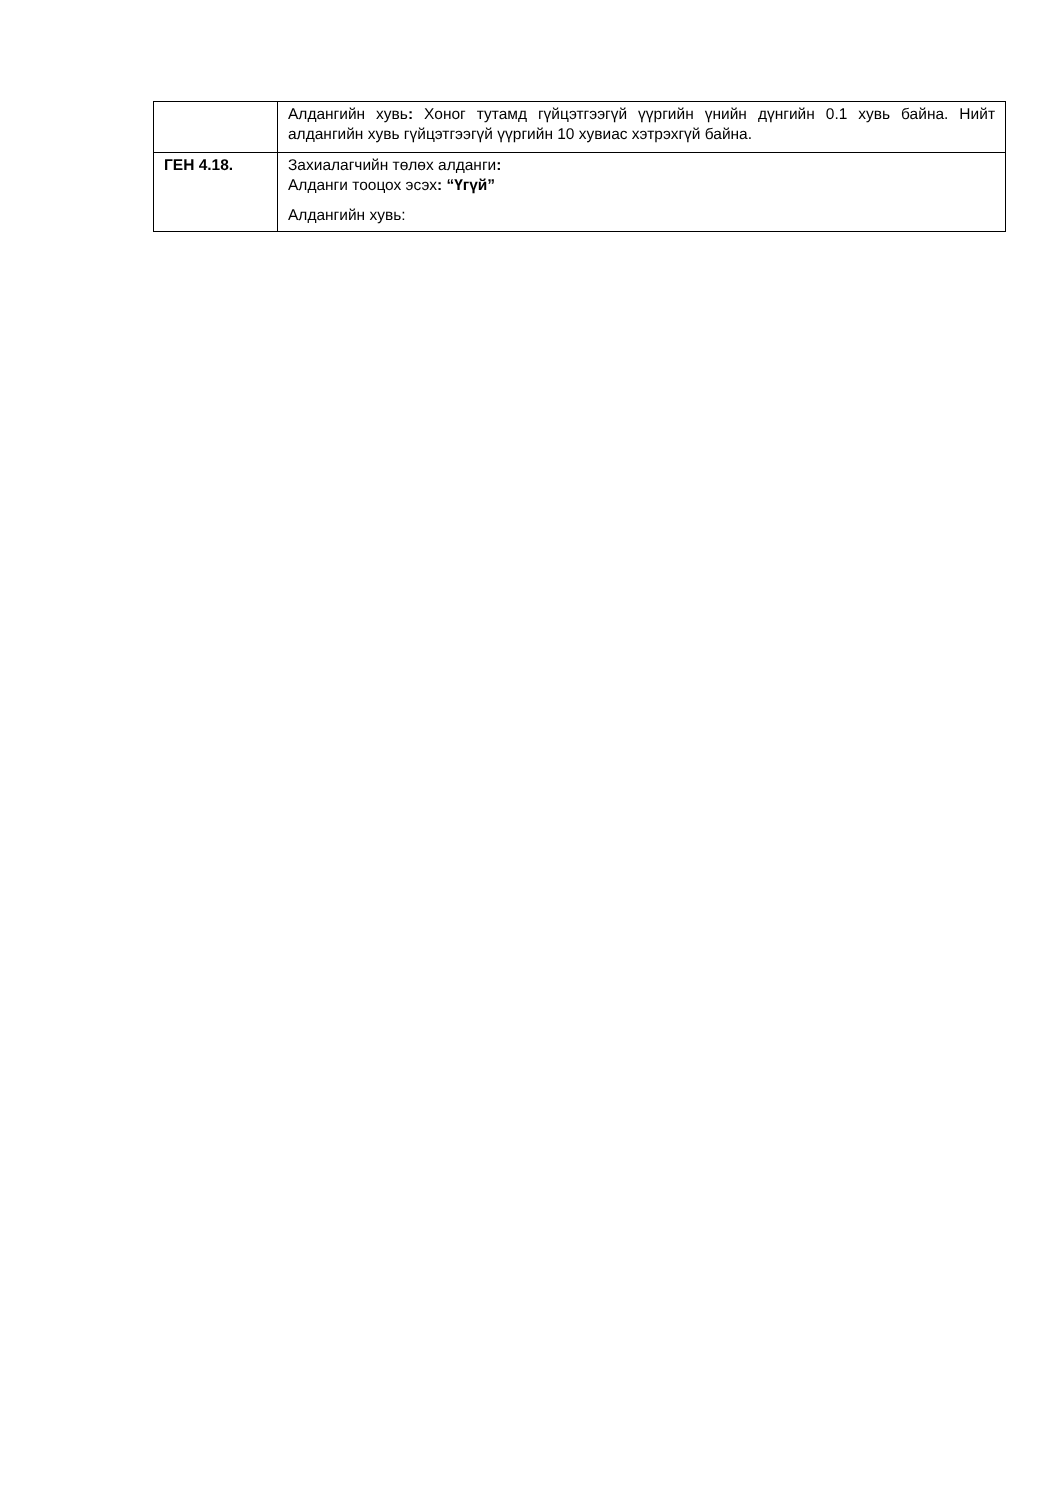| | Алдангийн хувь : Хоног тутамд гүйцэтгээгүй үүргийн үнийн дүнгийн 0.1 хувь байна. Нийт алдангийн хувь гүйцэтгээгүй үүргийн 10 хувиас хэтрэхгүй байна. |
| ГЕН 4.18. | Захиалагчийн төлөх алданги : Алданги тооцох эсэх : “Үгүй” Алдангийн хувь: |